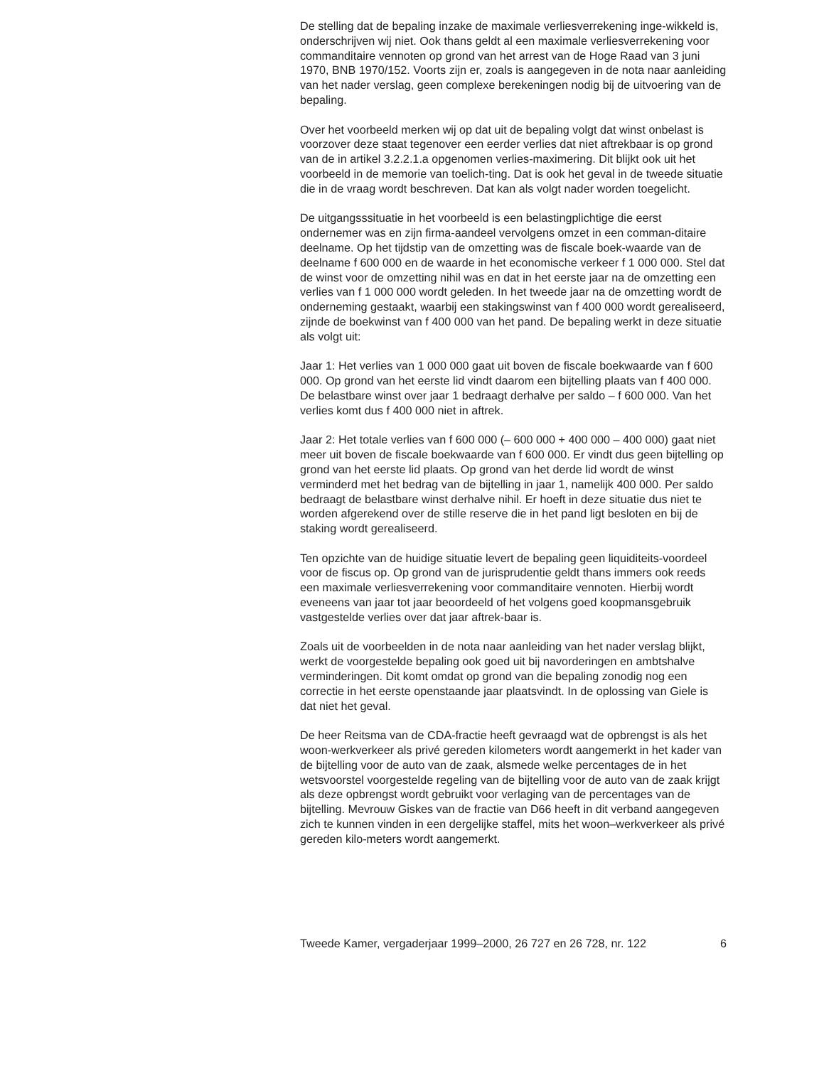De stelling dat de bepaling inzake de maximale verliesverrekening inge-wikkeld is, onderschrijven wij niet. Ook thans geldt al een maximale verliesverrekening voor commanditaire vennoten op grond van het arrest van de Hoge Raad van 3 juni 1970, BNB 1970/152. Voorts zijn er, zoals is aangegeven in de nota naar aanleiding van het nader verslag, geen complexe berekeningen nodig bij de uitvoering van de bepaling.
Over het voorbeeld merken wij op dat uit de bepaling volgt dat winst onbelast is voorzover deze staat tegenover een eerder verlies dat niet aftrekbaar is op grond van de in artikel 3.2.2.1.a opgenomen verlies-maximering. Dit blijkt ook uit het voorbeeld in de memorie van toelich-ting. Dat is ook het geval in de tweede situatie die in de vraag wordt beschreven. Dat kan als volgt nader worden toegelicht.
De uitgangsssituatie in het voorbeeld is een belastingplichtige die eerst ondernemer was en zijn firma-aandeel vervolgens omzet in een comman-ditaire deelname. Op het tijdstip van de omzetting was de fiscale boek-waarde van de deelname f 600 000 en de waarde in het economische verkeer f 1 000 000. Stel dat de winst voor de omzetting nihil was en dat in het eerste jaar na de omzetting een verlies van f 1 000 000 wordt geleden. In het tweede jaar na de omzetting wordt de onderneming gestaakt, waarbij een stakingswinst van f 400 000 wordt gerealiseerd, zijnde de boekwinst van f 400 000 van het pand. De bepaling werkt in deze situatie als volgt uit:
Jaar 1: Het verlies van 1 000 000 gaat uit boven de fiscale boekwaarde van f 600 000. Op grond van het eerste lid vindt daarom een bijtelling plaats van f 400 000. De belastbare winst over jaar 1 bedraagt derhalve per saldo – f 600 000. Van het verlies komt dus f 400 000 niet in aftrek.
Jaar 2: Het totale verlies van f 600 000 (– 600 000 + 400 000 – 400 000) gaat niet meer uit boven de fiscale boekwaarde van f 600 000. Er vindt dus geen bijtelling op grond van het eerste lid plaats. Op grond van het derde lid wordt de winst verminderd met het bedrag van de bijtelling in jaar 1, namelijk 400 000. Per saldo bedraagt de belastbare winst derhalve nihil. Er hoeft in deze situatie dus niet te worden afgerekend over de stille reserve die in het pand ligt besloten en bij de staking wordt gerealiseerd.
Ten opzichte van de huidige situatie levert de bepaling geen liquiditeits-voordeel voor de fiscus op. Op grond van de jurisprudentie geldt thans immers ook reeds een maximale verliesverrekening voor commanditaire vennoten. Hierbij wordt eveneens van jaar tot jaar beoordeeld of het volgens goed koopmansgebruik vastgestelde verlies over dat jaar aftrek-baar is.
Zoals uit de voorbeelden in de nota naar aanleiding van het nader verslag blijkt, werkt de voorgestelde bepaling ook goed uit bij navorderingen en ambtshalve verminderingen. Dit komt omdat op grond van die bepaling zonodig nog een correctie in het eerste openstaande jaar plaatsvindt. In de oplossing van Giele is dat niet het geval.
De heer Reitsma van de CDA-fractie heeft gevraagd wat de opbrengst is als het woon-werkverkeer als privé gereden kilometers wordt aangemerkt in het kader van de bijtelling voor de auto van de zaak, alsmede welke percentages de in het wetsvoorstel voorgestelde regeling van de bijtelling voor de auto van de zaak krijgt als deze opbrengst wordt gebruikt voor verlaging van de percentages van de bijtelling. Mevrouw Giskes van de fractie van D66 heeft in dit verband aangegeven zich te kunnen vinden in een dergelijke staffel, mits het woon–werkverkeer als privé gereden kilo-meters wordt aangemerkt.
Tweede Kamer, vergaderjaar 1999–2000, 26 727 en 26 728, nr. 122 6